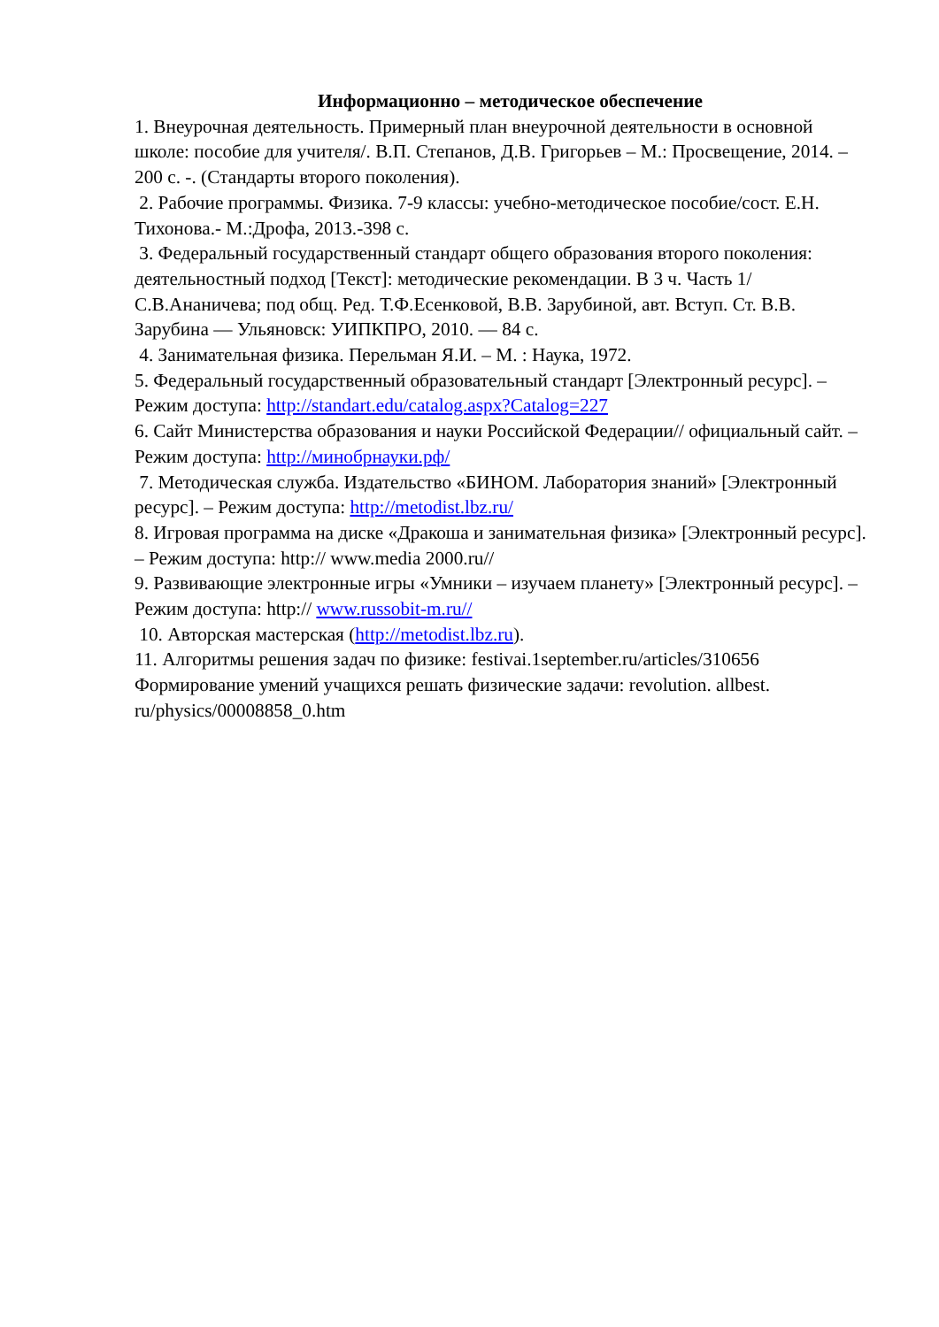Информационно – методическое обеспечение
1. Внеурочная деятельность. Примерный план внеурочной деятельности в основной школе: пособие для учителя/. В.П. Степанов, Д.В. Григорьев – М.: Просвещение, 2014. – 200 с. -. (Стандарты второго поколения).
2. Рабочие программы. Физика. 7-9 классы: учебно-методическое пособие/сост. Е.Н. Тихонова.- М.:Дрофа, 2013.-398 с.
3. Федеральный государственный стандарт общего образования второго поколения: деятельностный подход [Текст]: методические рекомендации. В 3 ч. Часть 1/ С.В.Ананичева; под общ. Ред. Т.Ф.Есенковой, В.В. Зарубиной, авт. Вступ. Ст. В.В. Зарубина — Ульяновск: УИПКПРО, 2010. — 84 с.
4. Занимательная физика. Перельман Я.И. – М. : Наука, 1972.
5. Федеральный государственный образовательный стандарт [Электронный ресурс]. – Режим доступа: http://standart.edu/catalog.aspx?Catalog=227
6. Сайт Министерства образования и науки Российской Федерации// официальный сайт. – Режим доступа: http://минобрнауки.рф/
7. Методическая служба. Издательство «БИНОМ. Лаборатория знаний» [Электронный ресурс]. – Режим доступа: http://metodist.lbz.ru/
8. Игровая программа на диске «Дракоша и занимательная физика» [Электронный ресурс]. – Режим доступа: http:// www.media 2000.ru//
9. Развивающие электронные игры «Умники – изучаем планету» [Электронный ресурс]. – Режим доступа: http:// www.russobit-m.ru//
10. Авторская мастерская (http://metodist.lbz.ru).
11. Алгоритмы решения задач по физике: festivai.1september.ru/articles/310656 Формирование умений учащихся решать физические задачи: revolution. allbest. ru/physics/00008858_0.htm